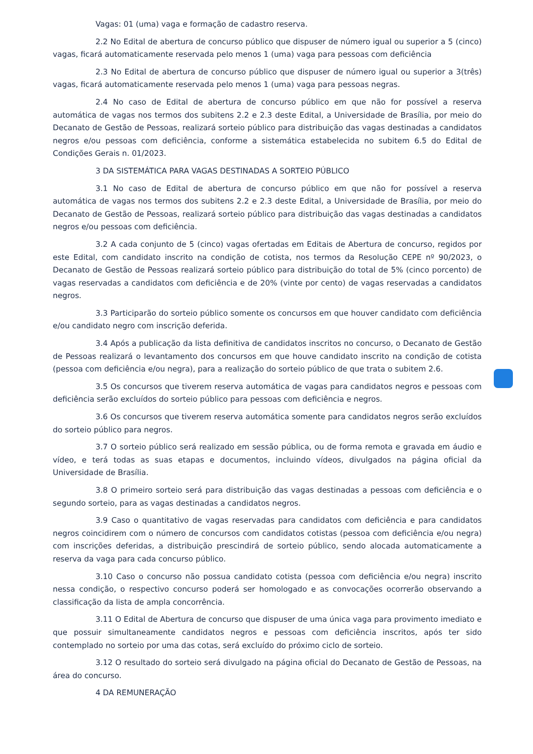Vagas: 01 (uma) vaga e formação de cadastro reserva.
2.2 No Edital de abertura de concurso público que dispuser de número igual ou superior a 5 (cinco) vagas, ficará automaticamente reservada pelo menos 1 (uma) vaga para pessoas com deficiência
2.3 No Edital de abertura de concurso público que dispuser de número igual ou superior a 3(três) vagas, ficará automaticamente reservada pelo menos 1 (uma) vaga para pessoas negras.
2.4 No caso de Edital de abertura de concurso público em que não for possível a reserva automática de vagas nos termos dos subitens 2.2 e 2.3 deste Edital, a Universidade de Brasília, por meio do Decanato de Gestão de Pessoas, realizará sorteio público para distribuição das vagas destinadas a candidatos negros e/ou pessoas com deficiência, conforme a sistemática estabelecida no subitem 6.5 do Edital de Condições Gerais n. 01/2023.
3 DA SISTEMÁTICA PARA VAGAS DESTINADAS A SORTEIO PÚBLICO
3.1 No caso de Edital de abertura de concurso público em que não for possível a reserva automática de vagas nos termos dos subitens 2.2 e 2.3 deste Edital, a Universidade de Brasília, por meio do Decanato de Gestão de Pessoas, realizará sorteio público para distribuição das vagas destinadas a candidatos negros e/ou pessoas com deficiência.
3.2 A cada conjunto de 5 (cinco) vagas ofertadas em Editais de Abertura de concurso, regidos por este Edital, com candidato inscrito na condição de cotista, nos termos da Resolução CEPE nº 90/2023, o Decanato de Gestão de Pessoas realizará sorteio público para distribuição do total de 5% (cinco porcento) de vagas reservadas a candidatos com deficiência e de 20% (vinte por cento) de vagas reservadas a candidatos negros.
3.3 Participarão do sorteio público somente os concursos em que houver candidato com deficiência e/ou candidato negro com inscrição deferida.
3.4 Após a publicação da lista definitiva de candidatos inscritos no concurso, o Decanato de Gestão de Pessoas realizará o levantamento dos concursos em que houve candidato inscrito na condição de cotista (pessoa com deficiência e/ou negra), para a realização do sorteio público de que trata o subitem 2.6.
3.5 Os concursos que tiverem reserva automática de vagas para candidatos negros e pessoas com deficiência serão excluídos do sorteio público para pessoas com deficiência e negros.
3.6 Os concursos que tiverem reserva automática somente para candidatos negros serão excluídos do sorteio público para negros.
3.7 O sorteio público será realizado em sessão pública, ou de forma remota e gravada em áudio e vídeo, e terá todas as suas etapas e documentos, incluindo vídeos, divulgados na página oficial da Universidade de Brasília.
3.8 O primeiro sorteio será para distribuição das vagas destinadas a pessoas com deficiência e o segundo sorteio, para as vagas destinadas a candidatos negros.
3.9 Caso o quantitativo de vagas reservadas para candidatos com deficiência e para candidatos negros coincidirem com o número de concursos com candidatos cotistas (pessoa com deficiência e/ou negra) com inscrições deferidas, a distribuição prescindirá de sorteio público, sendo alocada automaticamente a reserva da vaga para cada concurso público.
3.10 Caso o concurso não possua candidato cotista (pessoa com deficiência e/ou negra) inscrito nessa condição, o respectivo concurso poderá ser homologado e as convocações ocorrerão observando a classificação da lista de ampla concorrência.
3.11 O Edital de Abertura de concurso que dispuser de uma única vaga para provimento imediato e que possuir simultaneamente candidatos negros e pessoas com deficiência inscritos, após ter sido contemplado no sorteio por uma das cotas, será excluído do próximo ciclo de sorteio.
3.12 O resultado do sorteio será divulgado na página oficial do Decanato de Gestão de Pessoas, na área do concurso.
4 DA REMUNERAÇÃO